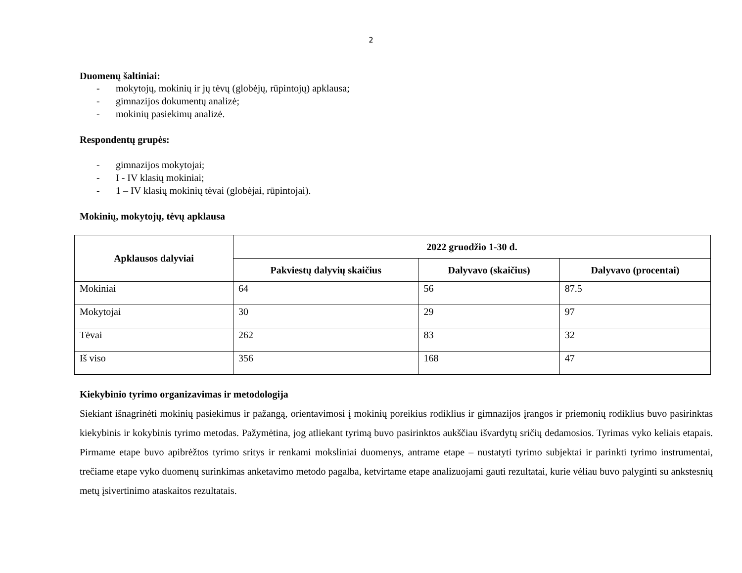2
Duomenų šaltiniai:
- mokytojų, mokinių ir jų tėvų (globėjų, rūpintojų) apklausa;
- gimnazijos dokumentų analizė;
- mokinių pasiekimų analizė.
Respondentų grupės:
- gimnazijos mokytojai;
- I - IV klasių mokiniai;
- 1 – IV klasių mokinių tėvai (globėjai, rūpintojai).
Mokinių, mokytojų, tėvų apklausa
| Apklausos dalyviai | 2022 gruodžio 1-30 d. | | |
| --- | --- | --- | --- |
| | Pakviestų dalyvių skaičius | Dalyvavo (skaičius) | Dalyvavo (procentai) |
| Mokiniai | 64 | 56 | 87.5 |
| Mokytojai | 30 | 29 | 97 |
| Tėvai | 262 | 83 | 32 |
| Iš viso | 356 | 168 | 47 |
Kiekybinio tyrimo organizavimas ir metodologija
Siekiant išnagrinėti mokinių pasiekimus ir pažangą, orientavimosi į mokinių poreikius rodiklius ir gimnazijos įrangos ir priemonių rodiklius buvo pasirinktas kiekybinis ir kokybinis tyrimo metodas. Pažymėtina, jog atliekant tyrimą buvo pasirinktos aukščiau išvardytų sričių dedamosios. Tyrimas vyko keliais etapais. Pirmame etape buvo apibrėžtos tyrimo sritys ir renkami moksliniai duomenys, antrame etape – nustatyti tyrimo subjektai ir parinkti tyrimo instrumentai, trečiame etape vyko duomenų surinkimas anketavimo metodo pagalba, ketvirtame etape analizuojami gauti rezultatai, kurie vėliau buvo palyginti su ankstesnių metų įsivertinimo ataskaitos rezultatais.